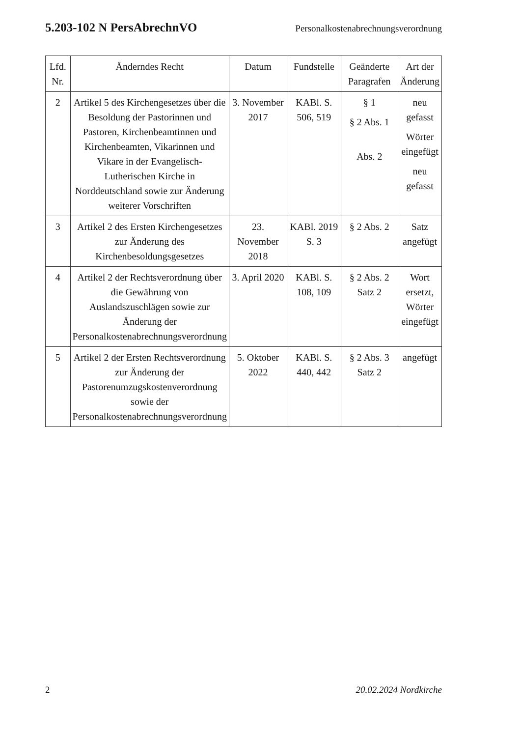5.203-102 N PersAbrechnVO Personalkostenabrechnungsverordnung
| Lfd. Nr. | Änderndes Recht | Datum | Fundstelle | Geänderte Paragrafen | Art der Änderung |
| --- | --- | --- | --- | --- | --- |
| 2 | Artikel 5 des Kirchengesetzes über die Besoldung der Pastorinnen und Pastoren, Kirchenbeamtinnen und Kirchenbeamten, Vikarinnen und Vikare in der Evangelisch-Lutherischen Kirche in Norddeutschland sowie zur Änderung weiterer Vorschriften | 3. November 2017 | KABl. S. 506, 519 | § 1 § 2 Abs. 1 Abs. 2 | neu gefasst Wörter eingefügt neu gefasst |
| 3 | Artikel 2 des Ersten Kirchengesetzes zur Änderung des Kirchenbesoldungsgesetzes | 23. November 2018 | KABl. 2019 S. 3 | § 2 Abs. 2 | Satz angefügt |
| 4 | Artikel 2 der Rechtsverordnung über die Gewährung von Auslandszuschlägen sowie zur Änderung der Personalkostenabrechnungsverordnung | 3. April 2020 | KABl. S. 108, 109 | § 2 Abs. 2 Satz 2 | Wort ersetzt, Wörter eingefügt |
| 5 | Artikel 2 der Ersten Rechtsverordnung zur Änderung der Pastorenumzugskostenverordnung sowie der Personalkostenabrechnungsverordnung | 5. Oktober 2022 | KABl. S. 440, 442 | § 2 Abs. 3 Satz 2 | angefügt |
2 20.02.2024 Nordkirche